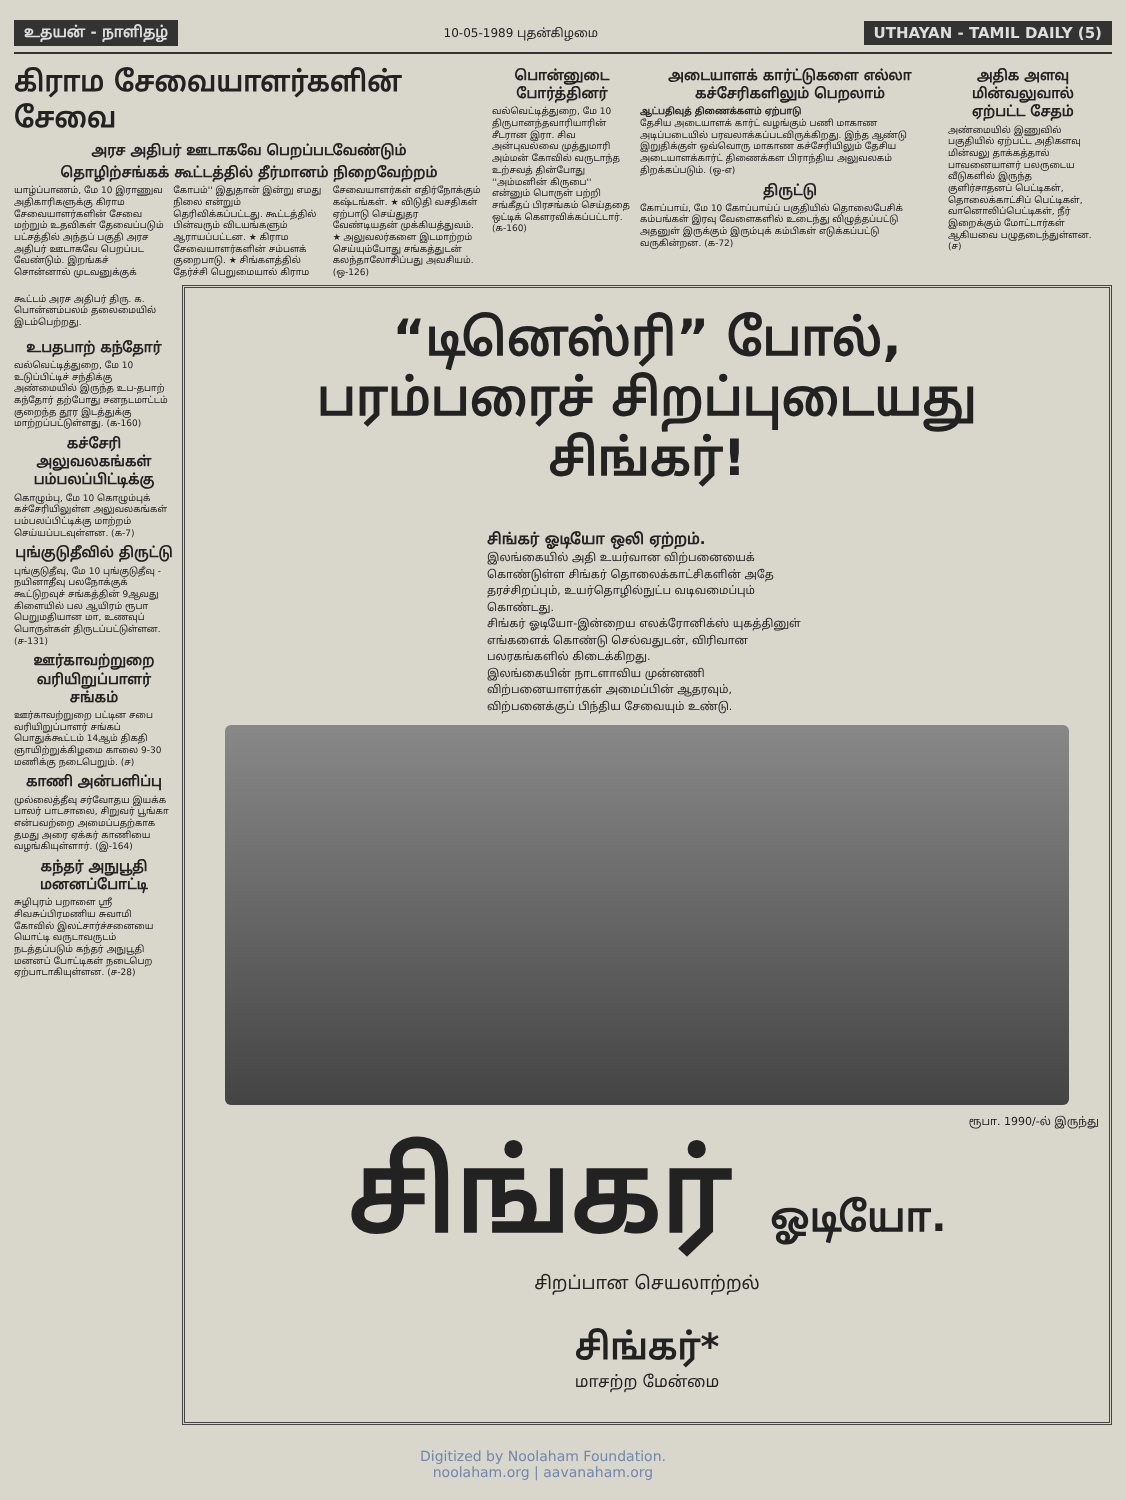உதயன் - நாளிதழ் 10-05-1989 புதன்கிழமை UTHAYAN - TAMIL DAILY (5)
கிராம சேவையாளர்களின் சேவை
அரச அதிபர் ஊடாகவே பெறப்படவேண்டும்
தொழிற்சங்கக் கூட்டத்தில் தீர்மானம் நிறைவேற்றம்
யாழ்ப்பாணம், மே 10 இராணுவ அதிகாரிகளுக்கு கிராம சேவையாளர்களின் சேவை மற்றும் உதவிகள் தேவைப்படும் பட்சத்தில் அந்தப் பகுதி அரச அதிபர் ஊடாகவே பெறப்பட வேண்டும். இறங்கச் சொன்னால் முடவனுக்குக் கோபம்'' இதுதான் இன்று எமது நிலை என்றும் தெரிவிக்கப்பட்டது. கூட்டத்தில் பின்வரும் விடயங்களும் ஆராயப்பட்டன. ★ கிராம சேவையாளர்களின் சம்பளக் குறைபாடு. ★ சிங்களத்தில் தேர்ச்சி பெறுமையால் கிராம சேவையாளர்கள் எதிர்நோக்கும் கஷ்டங்கள். ★ விடுதி வசதிகள் ஏற்பாடு செய்துதர வேண்டியதன் முக்கியத்துவம். ★ அலுவலர்களை இடமாற்றம் செய்யும்போது சங்கத்துடன் கலந்தாலோசிப்பது அவசியம். (ஒ-126)
பொன்னுடை போர்த்தினர்
வல்வெட்டித்துறை, மே 10 திருபானந்தவாரியாரின் சீடரான இரா. சிவ அன்புவல்வை முத்துமாரி அம்மன் கோவில் வருடாந்த உற்சவத் தின்போது ''அம்மனின் கிருபை'' என்னும் பொருள் பற்றி சங்கீதப் பிரசங்கம் செய்ததை ஒட்டிக் கௌரவிக்கப்பட்டார். (க-160)
அடையாளக் கார்ட்டுகளை எல்லா கச்சேரிகளிலும் பெறலாம்
ஆட்பதிவுத் திணைக்களம் ஏற்பாடு
தேசிய அடையாளக் கார்ட் வழங்கும் பணி மாகாண அடிப்படையில் பரவலாக்கப்படவிருக்கிறது. இந்த ஆண்டு இறுதிக்குள் ஒவ்வொரு மாகாண கச்சேரியிலும் தேசிய அடையாளக்கார்ட் திணைக்கள பிராந்திய அலுவலகம் திறக்கப்படும். (ஒ-எ)
திருட்டு
கோப்பாய், மே 10 கோப்பாய்ப் பகுதியில் தொலைபேசிக் கம்பங்கள் இரவு வேளைகளில் உடைந்து விழுத்தப்பட்டு அதனுள் இருக்கும் இரும்புக் கம்பிகள் எடுக்கப்பட்டு வருகின்றன. (க-72)
அதிக அளவு மின்வலுவால் ஏற்பட்ட சேதம்
அண்மையில் இணுவில் பகுதியில் ஏற்பட்ட அதிகளவு மின்வலு தாக்கத்தால் பாவனையாளர் பலருடைய வீடுகளில் இருந்த குளிர்சாதனப் பெட்டிகள், தொலைக்காட்சிப் பெட்டிகள், வானொலிப்பெட்டிகள், நீர் இறைக்கும் மோட்டார்கள் ஆகியவை பழுதடைந்துள்ளன. (ச)
கூட்டம் அரச அதிபர் திரு. க. பொன்னம்பலம் தலைமையில் இடம்பெற்றது.
உபதபாற் கந்தோர்
வல்வெட்டித்துறை, மே 10 உடுப்பிட்டிச் சந்திக்கு அண்மையில் இருந்த உப-தபாற் கந்தோர் தற்போது சனநடமாட்டம் குறைந்த தூர இடத்துக்கு மாற்றப்பட்டுள்ளது. (க-160)
கச்சேரி அலுவலகங்கள் பம்பலப்பிட்டிக்கு
கொழும்பு, மே 10 கொழும்புக் கச்சேரியிலுள்ள அலுவலகங்கள் பம்பலப்பிட்டிக்கு மாற்றம் செய்யப்படவுள்ளன. (க-7)
புங்குடுதீவில் திருட்டு
புங்குடுதீவு, மே 10 புங்குடுதீவு - நயினாதீவு பலநோக்குக் கூட்டுறவுச் சங்கத்தின் 9ஆவது கிளையில் பல ஆயிரம் ரூபா பெறுமதியான மா, உணவுப் பொருள்கள் திருடப்பட்டுள்ளன. (ச-131)
ஊர்காவற்றுறை வரியிறுப்பாளர் சங்கம்
ஊர்காவற்றுறை பட்டின சபை வரியிறுப்பாளர் சங்கப் பொதுக்கூட்டம் 14ஆம் திகதி ஞாயிற்றுக்கிழமை காலை 9-30 மணிக்கு நடைபெறும். (ச)
காணி அன்பளிப்பு
முல்லைத்தீவு சர்வோதய இயக்க பாலர் பாடசாலை, சிறுவர் பூங்கா என்பவற்றை அமைப்பதற்காக தமது அரை ஏக்கர் காணியை வழங்கியுள்ளார். (இ-164)
கந்தர் அநுபூதி மனனப்போட்டி
சுழிபுரம் பறாளை ஸ்ரீ சிவசுப்பிரமணிய சுவாமி கோவில் இலட்சார்ச்சனையை யொட்டி வருடாவருடம் நடத்தப்படும் கந்தர் அநுபூதி மனனப் போட்டிகள் நடைபெற ஏற்பாடாகியுள்ளன. (ச-28)
“டினெஸ்ரி” போல்,
பரம்பரைச் சிறப்புடையது
சிங்கர்!
சிங்கர் ஓடியோ ஒலி ஏற்றம்.
இலங்கையில் அதி உயர்வான விற்பனையைக் கொண்டுள்ள சிங்கர் தொலைக்காட்சிகளின் அதே தரச்சிறப்பும், உயர்தொழில்நுட்ப வடிவமைப்பும் கொண்டது.
சிங்கர் ஓடியோ-இன்றைய எலக்ரோனிக்ஸ் யுகத்தினுள் எங்களைக் கொண்டு செல்வதுடன், விரிவான பலரகங்களில் கிடைக்கிறது.
இலங்கையின் நாடளாவிய முன்னணி விற்பனையாளர்கள் அமைப்பின் ஆதரவும், விற்பனைக்குப் பிந்திய சேவையும் உண்டு.
ரூபா. 1990/-ல் இருந்து
சிங்கர் ஓடியோ.
சிறப்பான செயலாற்றல்
சிங்கர்*
மாசற்ற மேன்மை
Digitized by Noolaham Foundation.
noolaham.org | aavanaham.org